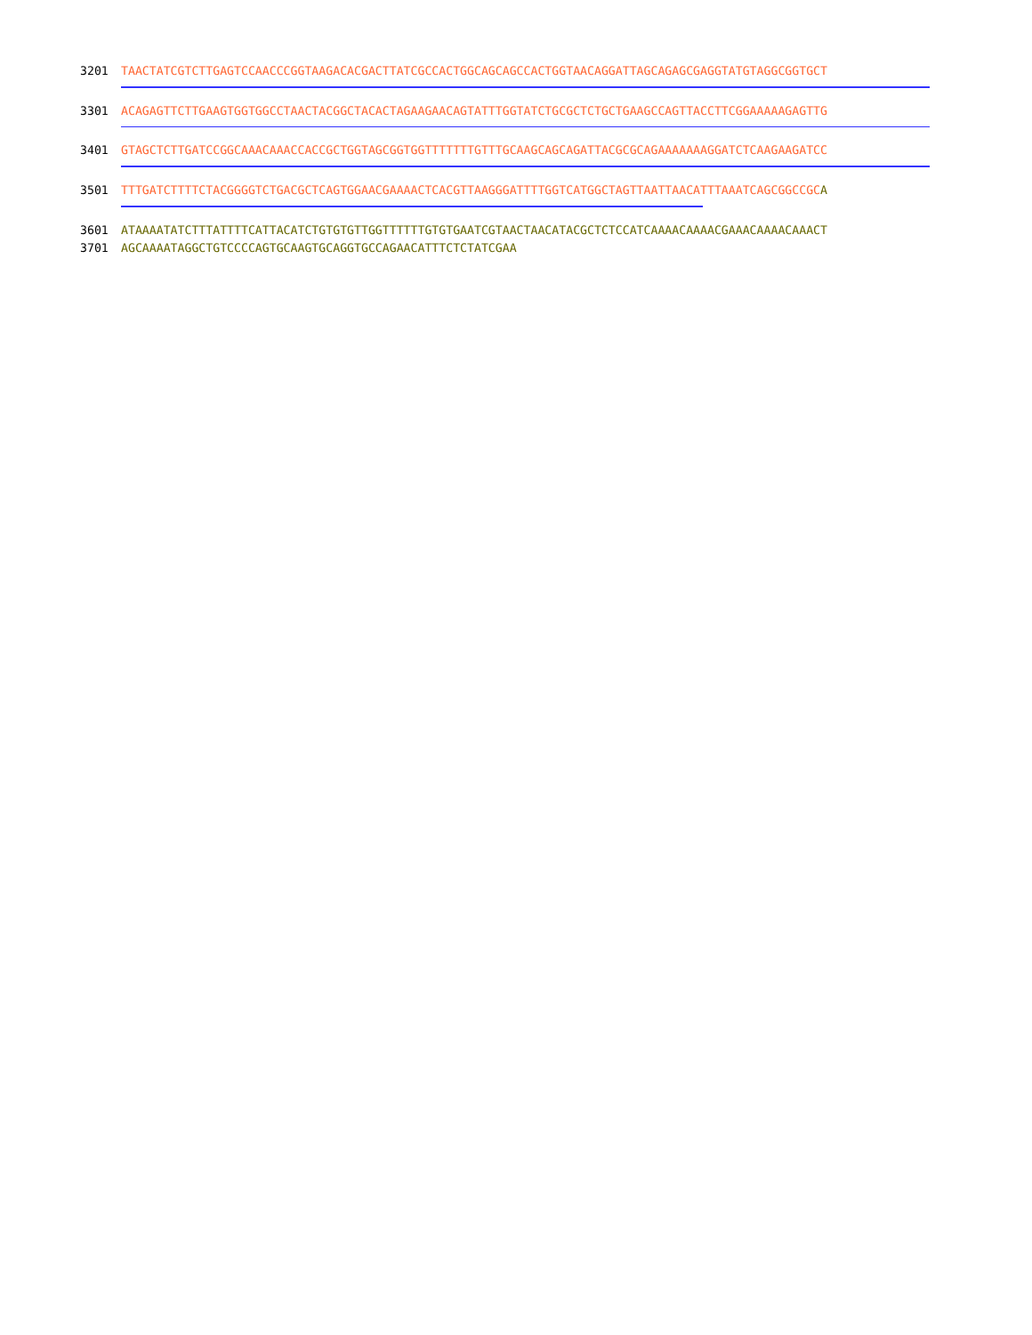3201 TAACTATCGTCTTGAGTCCAACCCGGTAAGACACGACTTATCGCCACTGGCAGCAGCCACTGGTAACAGGATTAGCAGAGCGAGGTATGTAGGCGGTGCT
3301 ACAGAGTTCTTGAAGTGGTGGCCTAACTACGGCTACACTAGAAGAACAGTATTTGGTATCTGCGCTCTGCTGAAGCCAGTTACCTTCGGAAAAAGAGTTG
3401 GTAGCTCTTGATCCGGCAAACAAACCACCGCTGGTAGCGGTGGTTTTTTTGTTTGCAAGCAGCAGATTACGCGCAGAAAAAAAGGATCTCAAGAAGATCC
3501 TTTGATCTTTTCTACGGGGTCTGACGCTCAGTGGAACGAAAACTCACGTTAAGGGATTTTGGTCATGGCTAGTTAATTAACATTTAAATCAGCGGCCGC A
3601 ATAAAATATCTTTATTTTCATTACATCTGTGTGTTGGTTTTTTGTGTGAATCGTAACTAACATACGCTCTCCATCAAAACAAAACGAAACAAAACAAACT
3701 AGCAAAATAGGCTGTCCCCAGTGCAAGTGCAGGTGCCAGAACATTTCTCTATCGAA